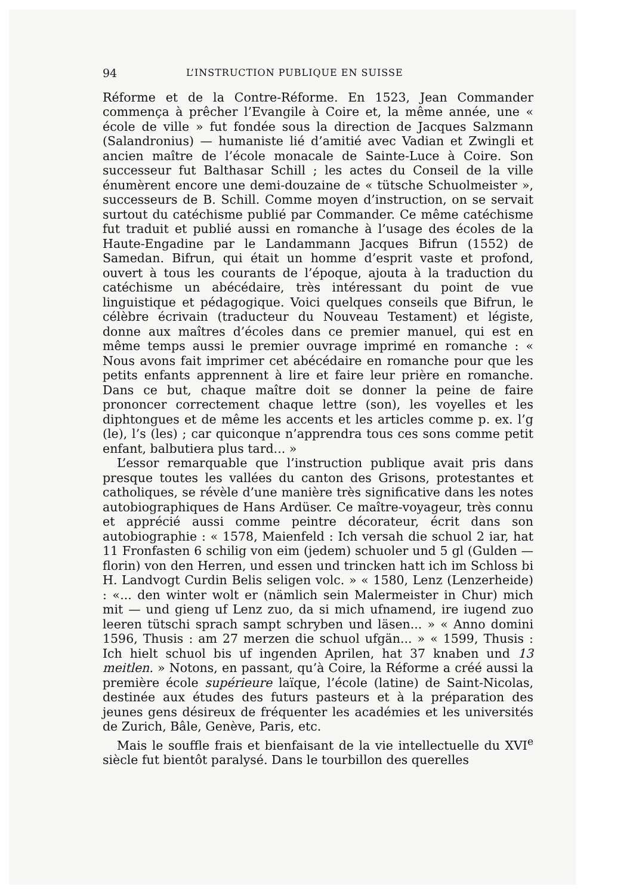94 L’INSTRUCTION PUBLIQUE EN SUISSE
Réforme et de la Contre-Réforme. En 1523, Jean Commander commença à prêcher l’Evangile à Coire et, la même année, une « école de ville » fut fondée sous la direction de Jacques Salzmann (Salandronius) — humaniste lié d’amitié avec Vadian et Zwingli et ancien maître de l’école monacale de Sainte-Luce à Coire. Son successeur fut Balthasar Schill ; les actes du Conseil de la ville énumèrent encore une demi-douzaine de « tütsche Schuolmeister », successeurs de B. Schill. Comme moyen d’instruction, on se servait surtout du catéchisme publié par Commander. Ce même catéchisme fut traduit et publié aussi en romanche à l’usage des écoles de la Haute-Engadine par le Landammann Jacques Bifrun (1552) de Samedan. Bifrun, qui était un homme d’esprit vaste et profond, ouvert à tous les courants de l’époque, ajouta à la traduction du catéchisme un abécédaire, très intéressant du point de vue linguistique et pédagogique. Voici quelques conseils que Bifrun, le célèbre écrivain (traducteur du Nouveau Testament) et légiste, donne aux maîtres d’écoles dans ce premier manuel, qui est en même temps aussi le premier ouvrage imprimé en romanche : « Nous avons fait imprimer cet abécédaire en romanche pour que les petits enfants apprennent à lire et faire leur prière en romanche. Dans ce but, chaque maître doit se donner la peine de faire prononcer correctement chaque lettre (son), les voyelles et les diphtongues et de même les accents et les articles comme p. ex. l’g (le), l’s (les) ; car quiconque n’apprendra tous ces sons comme petit enfant, balbutiera plus tard... »
L’essor remarquable que l’instruction publique avait pris dans presque toutes les vallées du canton des Grisons, protestantes et catholiques, se révèle d’une manière très significative dans les notes autobiographiques de Hans Ardüser. Ce maître-voyageur, très connu et apprécié aussi comme peintre décorateur, écrit dans son autobiographie : « 1578, Maienfeld : Ich versah die schuol 2 iar, hat 11 Fronfasten 6 schilig von eim (jedem) schuoler und 5 gl (Gulden — florin) von den Herren, und essen und trincken hatt ich im Schloss bi H. Landvogt Curdin Belis seligen volc. » « 1580, Lenz (Lenzerheide) : «... den winter wolt er (nämlich sein Malermeister in Chur) mich mit — und gieng uf Lenz zuo, da si mich ufnamend, ire iugend zuo leeren tütschi sprach sampt schryben und läsen... » « Anno domini 1596, Thusis : am 27 merzen die schuol ufgän... » « 1599, Thusis : Ich hielt schuol bis uf ingenden Aprilen, hat 37 knaben und 13 meitlen. » Notons, en passant, qu’à Coire, la Réforme a créé aussi la première école supérieure laïque, l’école (latine) de Saint-Nicolas, destinée aux études des futurs pasteurs et à la préparation des jeunes gens désireux de fréquenter les académies et les universités de Zurich, Bâle, Genève, Paris, etc.
Mais le souffle frais et bienfaisant de la vie intellectuelle du XVI<sup>e</sup> siècle fut bientôt paralysé. Dans le tourbillon des querelles